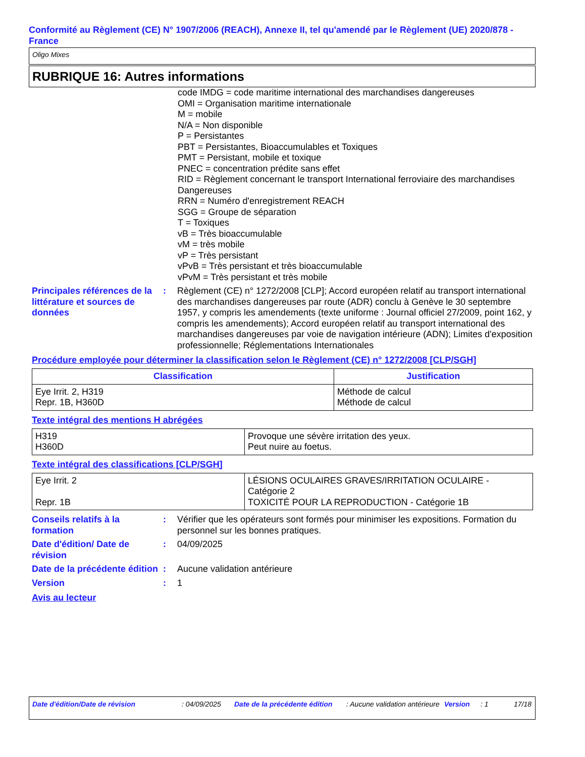Conformité au Règlement (CE) N° 1907/2006 (REACH), Annexe II, tel qu'amendé par le Règlement (UE) 2020/878 - France
Oligo Mixes
RUBRIQUE 16: Autres informations
code IMDG = code maritime international des marchandises dangereuses
OMI = Organisation maritime internationale
M = mobile
N/A = Non disponible
P = Persistantes
PBT = Persistantes, Bioaccumulables et Toxiques
PMT = Persistant, mobile et toxique
PNEC = concentration prédite sans effet
RID = Règlement concernant le transport International ferroviaire des marchandises Dangereuses
RRN = Numéro d'enregistrement REACH
SGG = Groupe de séparation
T = Toxiques
vB = Très bioaccumulable
vM = très mobile
vP = Très persistant
vPvB = Très persistant et très bioaccumulable
vPvM = Très persistant et très mobile
Principales références de la littérature et sources de données
: Règlement (CE) n° 1272/2008 [CLP]; Accord européen relatif au transport international des marchandises dangereuses par route (ADR) conclu à Genève le 30 septembre 1957, y compris les amendements (texte uniforme : Journal officiel 27/2009, point 162, y compris les amendements); Accord européen relatif au transport international des marchandises dangereuses par voie de navigation intérieure (ADN); Limites d'exposition professionnelle; Réglementations Internationales
Procédure employée pour déterminer la classification selon le Règlement (CE) n° 1272/2008 [CLP/SGH]
| Classification | Justification |
| --- | --- |
| Eye Irrit. 2, H319 Repr. 1B, H360D | Méthode de calcul Méthode de calcul |
Texte intégral des mentions H abrégées
| H319 H360D | Provoque une sévère irritation des yeux. Peut nuire au foetus. |
Texte intégral des classifications [CLP/SGH]
| Eye Irrit. 2 Repr. 1B | LÉSIONS OCULAIRES GRAVES/IRRITATION OCULAIRE - Catégorie 2 TOXICITÉ POUR LA REPRODUCTION - Catégorie 1B |
Conseils relatifs à la formation
: Vérifier que les opérateurs sont formés pour minimiser les expositions. Formation du personnel sur les bonnes pratiques.
Date d'édition/ Date de révision
: 04/09/2025
Date de la précédente édition
: Aucune validation antérieure
Version : 1
Avis au lecteur
Date d'édition/Date de révision: 04/09/2025 Date de la précédente édition: Aucune validation antérieure Version: 1 17/18